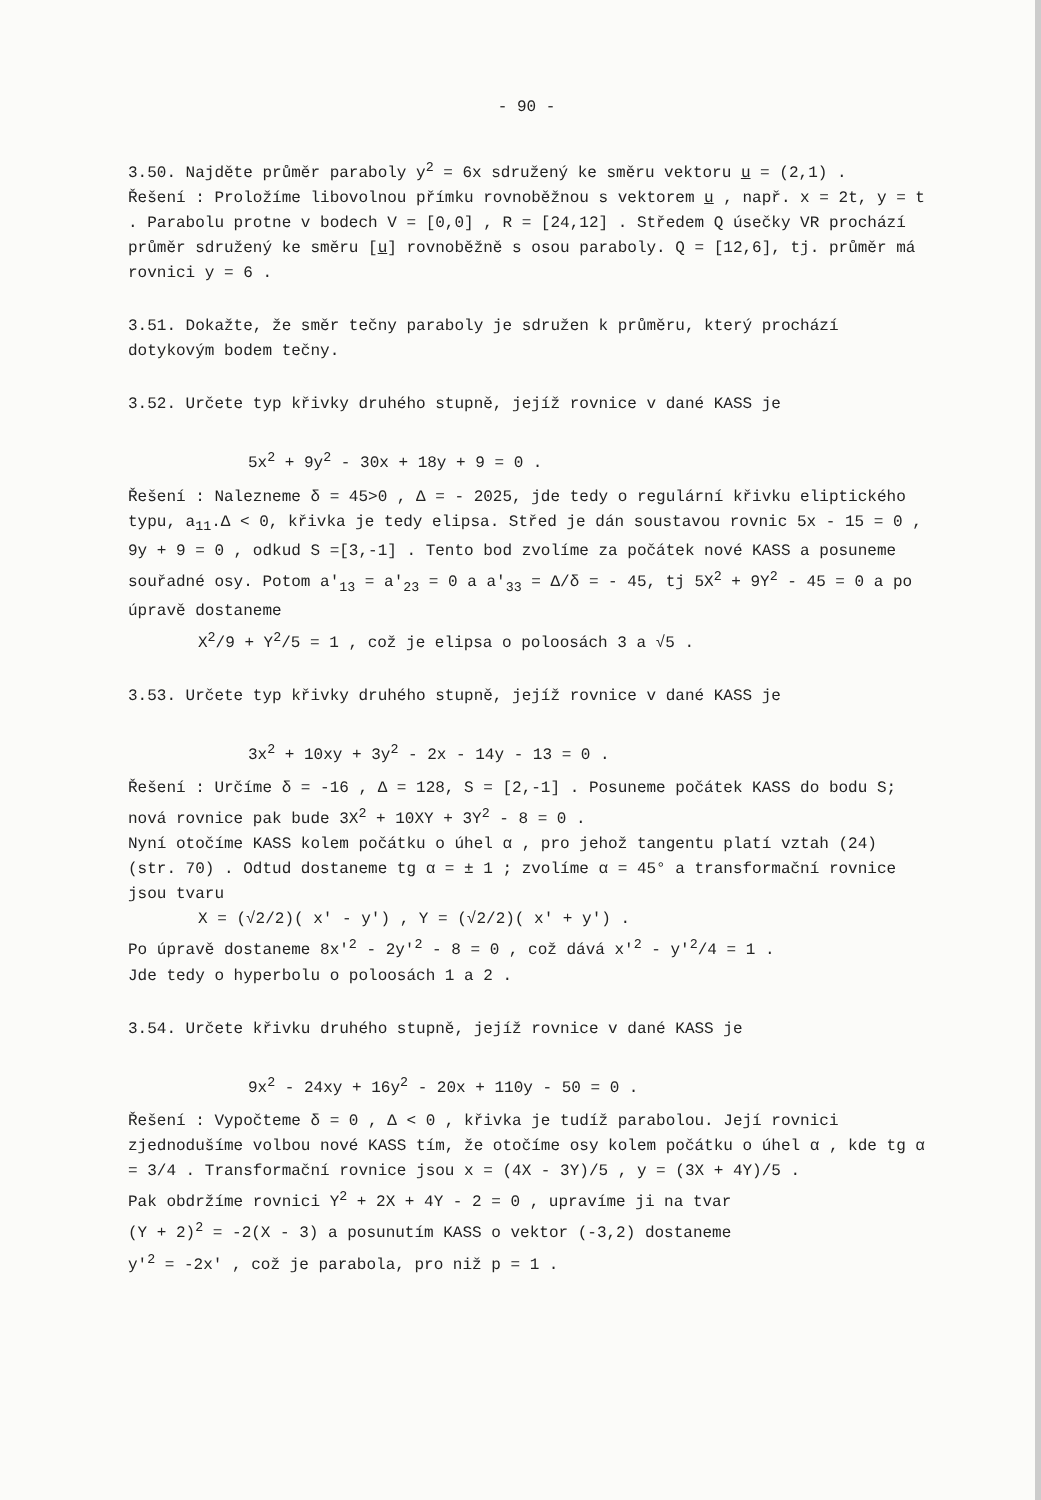- 90 -
3.50. Najděte průměr paraboly y<sup>2</sup> = 6x sdružený ke směru vektoru u = (2,1) .
Řešení : Proložíme libovolnou přímku rovnoběžnou s vektorem u , např. x = 2t, y = t . Parabolu protne v bodech V = [0,0] , R = [24,12] . Středem Q úsečky VR prochází průměr sdružený ke směru [u] rovnoběžně s osou paraboly. Q = [12,6], tj. průměr má rovnici y = 6 .
3.51. Dokažte, že směr tečny paraboly je sdružen k průměru, který prochází dotykovým bodem tečny.
3.52. Určete typ křivky druhého stupně, jejíž rovnice v dané KASS je
5x<sup>2</sup> + 9y<sup>2</sup> - 30x + 18y + 9 = 0 .
Řešení : Nalezneme δ = 45>0 , Δ = - 2025, jde tedy o regulární křivku eliptického typu, a<sub>11</sub>.Δ < 0, křivka je tedy elipsa. Střed je dán soustavou rovnic 5x - 15 = 0 , 9y + 9 = 0 , odkud S =[3,-1] . Tento bod zvolíme za počátek nové KASS a posuneme souřadné osy. Potom a'<sub>13</sub> = a'<sub>23</sub> = 0 a a'<sub>33</sub> = Δ/δ = - 45, tj 5X<sup>2</sup> + 9Y<sup>2</sup> - 45 = 0 a po úpravě dostaneme
X<sup>2</sup>/9 + Y<sup>2</sup>/5 = 1 , což je elipsa o poloosách 3 a √5 .
3.53. Určete typ křivky druhého stupně, jejíž rovnice v dané KASS je
3x<sup>2</sup> + 10xy + 3y<sup>2</sup> - 2x - 14y - 13 = 0 .
Řešení : Určíme δ = -16 , Δ = 128, S = [2,-1] . Posuneme počátek KASS do bodu S; nová rovnice pak bude 3X<sup>2</sup> + 10XY + 3Y<sup>2</sup> - 8 = 0 .
Nyní otočíme KASS kolem počátku o úhel α , pro jehož tangentu platí vztah (24) (str. 70) . Odtud dostaneme tg α = ± 1 ; zvolíme α = 45° a transformační rovnice jsou tvaru
X = (√2/2)( x' - y') , Y = (√2/2)( x' + y') .
Po úpravě dostaneme 8x'<sup>2</sup> - 2y'<sup>2</sup> - 8 = 0 , což dává x'<sup>2</sup> - y'<sup>2</sup>/4 = 1 .
Jde tedy o hyperbolu o poloosách 1 a 2 .
3.54. Určete křivku druhého stupně, jejíž rovnice v dané KASS je
9x<sup>2</sup> - 24xy + 16y<sup>2</sup> - 20x + 110y - 50 = 0 .
Řešení : Vypočteme δ = 0 , Δ < 0 , křivka je tudíž parabolou. Její rovnici zjednodušíme volbou nové KASS tím, že otočíme osy kolem počátku o úhel α , kde tg α = 3/4 . Transformační rovnice jsou x = (4X - 3Y)/5 , y = (3X + 4Y)/5 .
Pak obdržíme rovnici Y<sup>2</sup> + 2X + 4Y - 2 = 0 , upravíme ji na tvar
(Y + 2)<sup>2</sup> = -2(X - 3) a posunutím KASS o vektor (-3,2) dostaneme
y'<sup>2</sup> = -2x' , což je parabola, pro niž p = 1 .